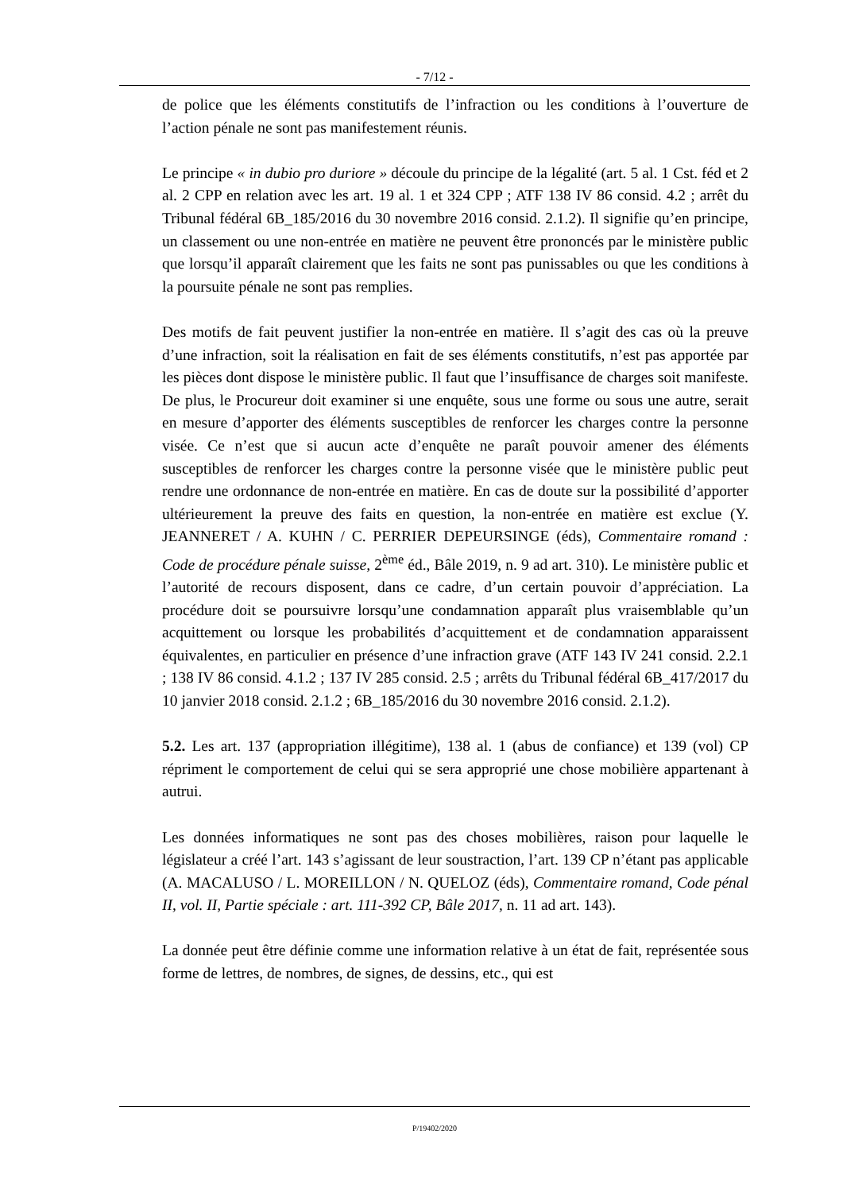- 7/12 -
de police que les éléments constitutifs de l’infraction ou les conditions à l’ouverture de l’action pénale ne sont pas manifestement réunis.
Le principe « in dubio pro duriore » découle du principe de la légalité (art. 5 al. 1 Cst. féd et 2 al. 2 CPP en relation avec les art. 19 al. 1 et 324 CPP ; ATF 138 IV 86 consid. 4.2 ; arrêt du Tribunal fédéral 6B_185/2016 du 30 novembre 2016 consid. 2.1.2). Il signifie qu’en principe, un classement ou une non-entrée en matière ne peuvent être prononcés par le ministère public que lorsqu’il apparaît clairement que les faits ne sont pas punissables ou que les conditions à la poursuite pénale ne sont pas remplies.
Des motifs de fait peuvent justifier la non-entrée en matière. Il s’agit des cas où la preuve d’une infraction, soit la réalisation en fait de ses éléments constitutifs, n’est pas apportée par les pièces dont dispose le ministère public. Il faut que l’insuffisance de charges soit manifeste. De plus, le Procureur doit examiner si une enquête, sous une forme ou sous une autre, serait en mesure d’apporter des éléments susceptibles de renforcer les charges contre la personne visée. Ce n’est que si aucun acte d’enquête ne paraît pouvoir amener des éléments susceptibles de renforcer les charges contre la personne visée que le ministère public peut rendre une ordonnance de non-entrée en matière. En cas de doute sur la possibilité d’apporter ultérieurement la preuve des faits en question, la non-entrée en matière est exclue (Y. JEANNERET / A. KUHN / C. PERRIER DEPEURSINGE (éds), Commentaire romand : Code de procédure pénale suisse, 2<sup>ème</sup> éd., Bâle 2019, n. 9 ad art. 310). Le ministère public et l’autorité de recours disposent, dans ce cadre, d’un certain pouvoir d’appréciation. La procédure doit se poursuivre lorsqu’une condamnation apparaît plus vraisemblable qu’un acquittement ou lorsque les probabilités d’acquittement et de condamnation apparaissent équivalentes, en particulier en présence d’une infraction grave (ATF 143 IV 241 consid. 2.2.1 ; 138 IV 86 consid. 4.1.2 ; 137 IV 285 consid. 2.5 ; arrêts du Tribunal fédéral 6B_417/2017 du 10 janvier 2018 consid. 2.1.2 ; 6B_185/2016 du 30 novembre 2016 consid. 2.1.2).
5.2. Les art. 137 (appropriation illégitime), 138 al. 1 (abus de confiance) et 139 (vol) CP répriment le comportement de celui qui se sera approprié une chose mobilière appartenant à autrui.
Les données informatiques ne sont pas des choses mobilières, raison pour laquelle le législateur a créé l’art. 143 s’agissant de leur soustraction, l’art. 139 CP n’étant pas applicable (A. MACALUSO / L. MOREILLON / N. QUELOZ (éds), Commentaire romand, Code pénal II, vol. II, Partie spéciale : art. 111-392 CP, Bâle 2017, n. 11 ad art. 143).
La donnée peut être définie comme une information relative à un état de fait, représentée sous forme de lettres, de nombres, de signes, de dessins, etc., qui est
P/19402/2020